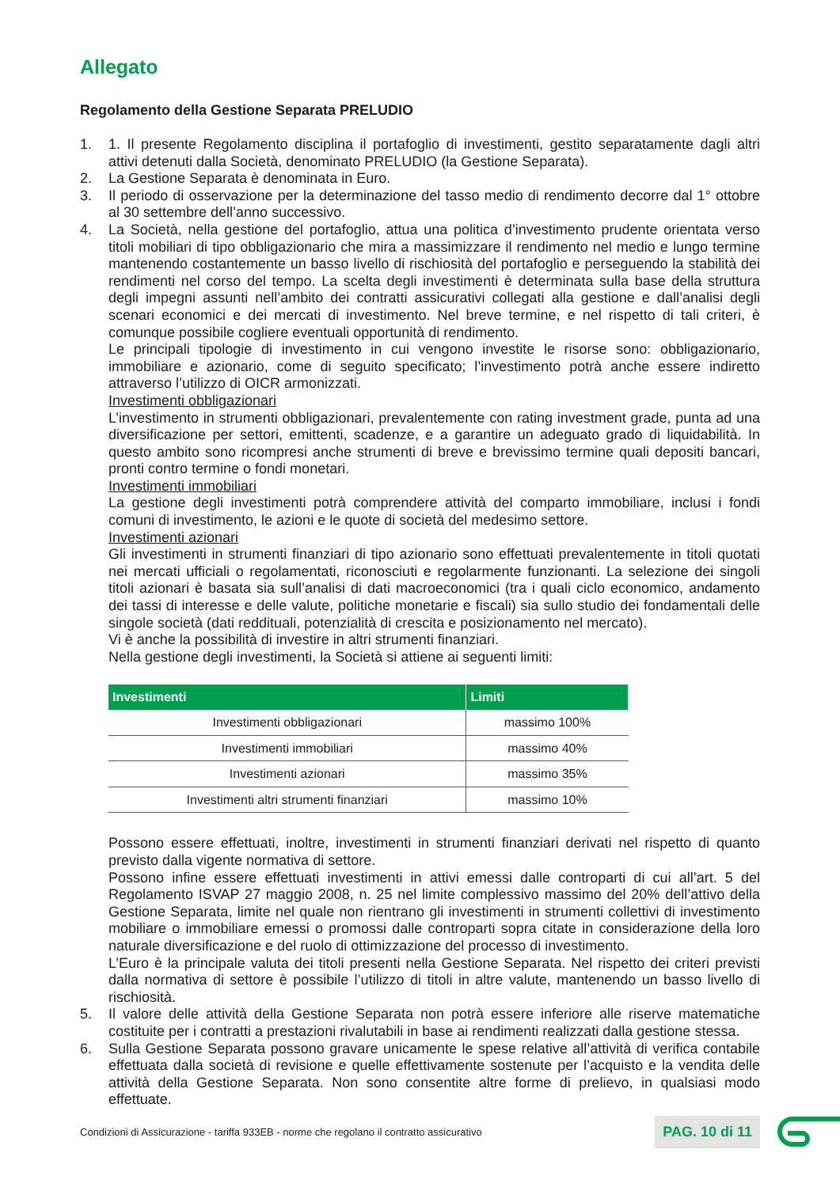Allegato
Regolamento della Gestione Separata PRELUDIO
1. 1. Il presente Regolamento disciplina il portafoglio di investimenti, gestito separatamente dagli altri attivi detenuti dalla Società, denominato PRELUDIO (la Gestione Separata).
2. La Gestione Separata è denominata in Euro.
3. Il periodo di osservazione per la determinazione del tasso medio di rendimento decorre dal 1° ottobre al 30 settembre dell’anno successivo.
4. La Società, nella gestione del portafoglio, attua una politica d’investimento prudente orientata verso titoli mobiliari di tipo obbligazionario che mira a massimizzare il rendimento nel medio e lungo termine mantenendo costantemente un basso livello di rischiosità del portafoglio e perseguendo la stabilità dei rendimenti nel corso del tempo. La scelta degli investimenti è determinata sulla base della struttura degli impegni assunti nell’ambito dei contratti assicurativi collegati alla gestione e dall’analisi degli scenari economici e dei mercati di investimento. Nel breve termine, e nel rispetto di tali criteri, è comunque possibile cogliere eventuali opportunità di rendimento.
Le principali tipologie di investimento in cui vengono investite le risorse sono: obbligazionario, immobiliare e azionario, come di seguito specificato; l’investimento potrà anche essere indiretto attraverso l’utilizzo di OICR armonizzati.
Investimenti obbligazionari
L’investimento in strumenti obbligazionari, prevalentemente con rating investment grade, punta ad una diversificazione per settori, emittenti, scadenze, e a garantire un adeguato grado di liquidabilità. In questo ambito sono ricompresi anche strumenti di breve e brevissimo termine quali depositi bancari, pronti contro termine o fondi monetari.
Investimenti immobiliari
La gestione degli investimenti potrà comprendere attività del comparto immobiliare, inclusi i fondi comuni di investimento, le azioni e le quote di società del medesimo settore.
Investimenti azionari
Gli investimenti in strumenti finanziari di tipo azionario sono effettuati prevalentemente in titoli quotati nei mercati ufficiali o regolamentati, riconosciuti e regolarmente funzionanti. La selezione dei singoli titoli azionari è basata sia sull’analisi di dati macroeconomici (tra i quali ciclo economico, andamento dei tassi di interesse e delle valute, politiche monetarie e fiscali) sia sullo studio dei fondamentali delle singole società (dati reddituali, potenzialità di crescita e posizionamento nel mercato).
Vi è anche la possibilità di investire in altri strumenti finanziari.
Nella gestione degli investimenti, la Società si attiene ai seguenti limiti:
| Investimenti | Limiti |
| --- | --- |
| Investimenti obbligazionari | massimo 100% |
| Investimenti immobiliari | massimo 40% |
| Investimenti azionari | massimo 35% |
| Investimenti altri strumenti finanziari | massimo 10% |
Possono essere effettuati, inoltre, investimenti in strumenti finanziari derivati nel rispetto di quanto previsto dalla vigente normativa di settore.
Possono infine essere effettuati investimenti in attivi emessi dalle controparti di cui all’art. 5 del Regolamento ISVAP 27 maggio 2008, n. 25 nel limite complessivo massimo del 20% dell’attivo della Gestione Separata, limite nel quale non rientrano gli investimenti in strumenti collettivi di investimento mobiliare o immobiliare emessi o promossi dalle controparti sopra citate in considerazione della loro naturale diversificazione e del ruolo di ottimizzazione del processo di investimento.
L’Euro è la principale valuta dei titoli presenti nella Gestione Separata. Nel rispetto dei criteri previsti dalla normativa di settore è possibile l’utilizzo di titoli in altre valute, mantenendo un basso livello di rischiosità.
5. Il valore delle attività della Gestione Separata non potrà essere inferiore alle riserve matematiche costituite per i contratti a prestazioni rivalutabili in base ai rendimenti realizzati dalla gestione stessa.
6. Sulla Gestione Separata possono gravare unicamente le spese relative all’attività di verifica contabile effettuata dalla società di revisione e quelle effettivamente sostenute per l’acquisto e la vendita delle attività della Gestione Separata. Non sono consentite altre forme di prelievo, in qualsiasi modo effettuate.
Condizioni di Assicurazione - tariffa 933EB - norme che regolano il contratto assicurativo PAG. 10 di 11